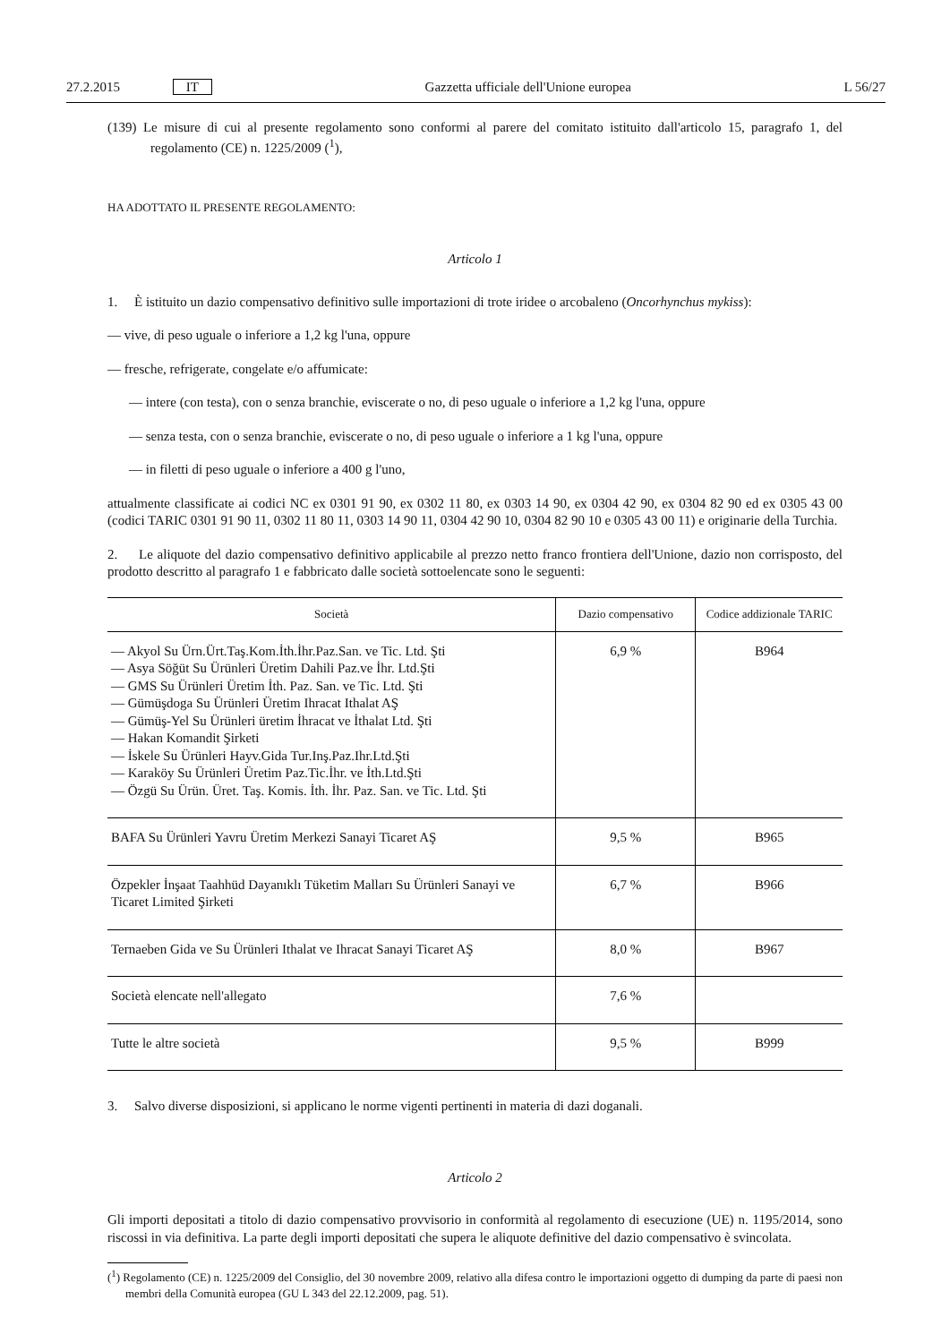27.2.2015 IT Gazzetta ufficiale dell'Unione europea L 56/27
(139) Le misure di cui al presente regolamento sono conformi al parere del comitato istituito dall'articolo 15, paragrafo 1, del regolamento (CE) n. 1225/2009 (<sup>1</sup>),
HA ADOTTATO IL PRESENTE REGOLAMENTO:
Articolo 1
1. È istituito un dazio compensativo definitivo sulle importazioni di trote iridee o arcobaleno (Oncorhynchus mykiss):
— vive, di peso uguale o inferiore a 1,2 kg l'una, oppure
— fresche, refrigerate, congelate e/o affumicate:
— intere (con testa), con o senza branchie, eviscerate o no, di peso uguale o inferiore a 1,2 kg l'una, oppure
— senza testa, con o senza branchie, eviscerate o no, di peso uguale o inferiore a 1 kg l'una, oppure
— in filetti di peso uguale o inferiore a 400 g l'uno,
attualmente classificate ai codici NC ex 0301 91 90, ex 0302 11 80, ex 0303 14 90, ex 0304 42 90, ex 0304 82 90 ed ex 0305 43 00 (codici TARIC 0301 91 90 11, 0302 11 80 11, 0303 14 90 11, 0304 42 90 10, 0304 82 90 10 e 0305 43 00 11) e originarie della Turchia.
2. Le aliquote del dazio compensativo definitivo applicabile al prezzo netto franco frontiera dell'Unione, dazio non corrisposto, del prodotto descritto al paragrafo 1 e fabbricato dalle società sottoelencate sono le seguenti:
| Società | Dazio compensativo | Codice addizionale TARIC |
| --- | --- | --- |
| — Akyol Su Ürn.Ürt.Taş.Kom.İth.İhr.Paz.San. ve Tic. Ltd. Şti — Asya Söğüt Su Ürünleri Üretim Dahili Paz.ve İhr. Ltd.Şti — GMS Su Ürünleri Üretim İth. Paz. San. ve Tic. Ltd. Şti — Gümüşdoga Su Ürünleri Üretim Ihracat Ithalat AŞ — Gümüş-Yel Su Ürünleri üretim İhracat ve İthalat Ltd. Şti — Hakan Komandit Şirketi — İskele Su Ürünleri Hayv.Gida Tur.Inş.Paz.Ihr.Ltd.Şti — Karaköy Su Ürünleri Üretim Paz.Tic.İhr. ve İth.Ltd.Şti — Özgü Su Ürün. Üret. Taş. Komis. İth. İhr. Paz. San. ve Tic. Ltd. Şti | 6,9 % | B964 |
| BAFA Su Ürünleri Yavru Üretim Merkezi Sanayi Ticaret AŞ | 9,5 % | B965 |
| Özpekler İnşaat Taahhüd Dayanıklı Tüketim Malları Su Ürünleri Sanayi ve Ticaret Limited Şirketi | 6,7 % | B966 |
| Ternaeben Gida ve Su Ürünleri Ithalat ve Ihracat Sanayi Ticaret AŞ | 8,0 % | B967 |
| Società elencate nell'allegato | 7,6 % | |
| Tutte le altre società | 9,5 % | B999 |
3. Salvo diverse disposizioni, si applicano le norme vigenti pertinenti in materia di dazi doganali.
Articolo 2
Gli importi depositati a titolo di dazio compensativo provvisorio in conformità al regolamento di esecuzione (UE) n. 1195/2014, sono riscossi in via definitiva. La parte degli importi depositati che supera le aliquote definitive del dazio compensativo è svincolata.
(<sup>1</sup>) Regolamento (CE) n. 1225/2009 del Consiglio, del 30 novembre 2009, relativo alla difesa contro le importazioni oggetto di dumping da parte di paesi non membri della Comunità europea (GU L 343 del 22.12.2009, pag. 51).